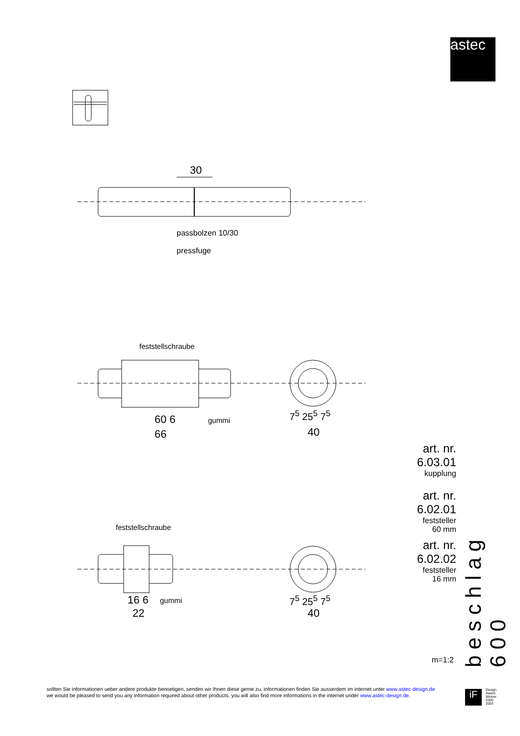astec
30
passbolzen 10/30
pressfuge
feststellschraube
60 6 gummi
66
7<sup>5</sup> 25<sup>5</sup> 7<sup>5</sup>
40
feststellschraube
16 6 gummi
22
7<sup>5</sup> 25<sup>5</sup> 7<sup>5</sup>
40
art. nr. 6.03.01
kupplung
art. nr. 6.02.01
feststeller
60 mm
art. nr. 6.02.02
feststeller
16 mm
m=1:2
beschlag 600
sollten Sie informationen ueber andere produkte benoetigen, senden wir Ihnen diese gerne zu. informationen finden Sie ausserdem im internet unter www.astec-design.de
we would be pleased to send you any information required about other products. you will also find more informations in the internet under www.astec-design.de.
iF
Design
Award
Winner
2000
2003